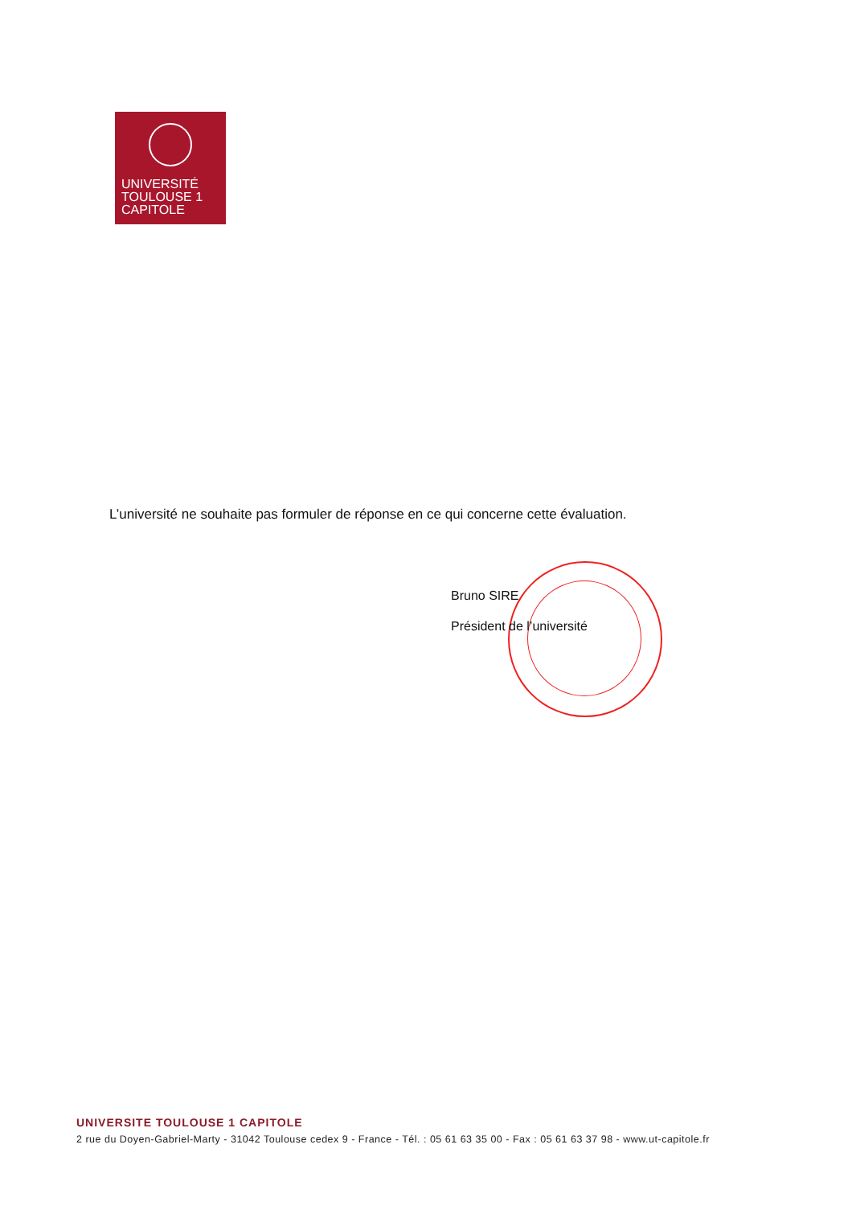UNIVERSITÉ
TOULOUSE 1
CAPITOLE
L’université ne souhaite pas formuler de réponse en ce qui concerne cette évaluation.
Bruno SIRE
Président de l’université
UNIVERSITE TOULOUSE 1 CAPITOLE
2 rue du Doyen-Gabriel-Marty - 31042 Toulouse cedex 9 - France - Tél. : 05 61 63 35 00 - Fax : 05 61 63 37 98 - www.ut-capitole.fr